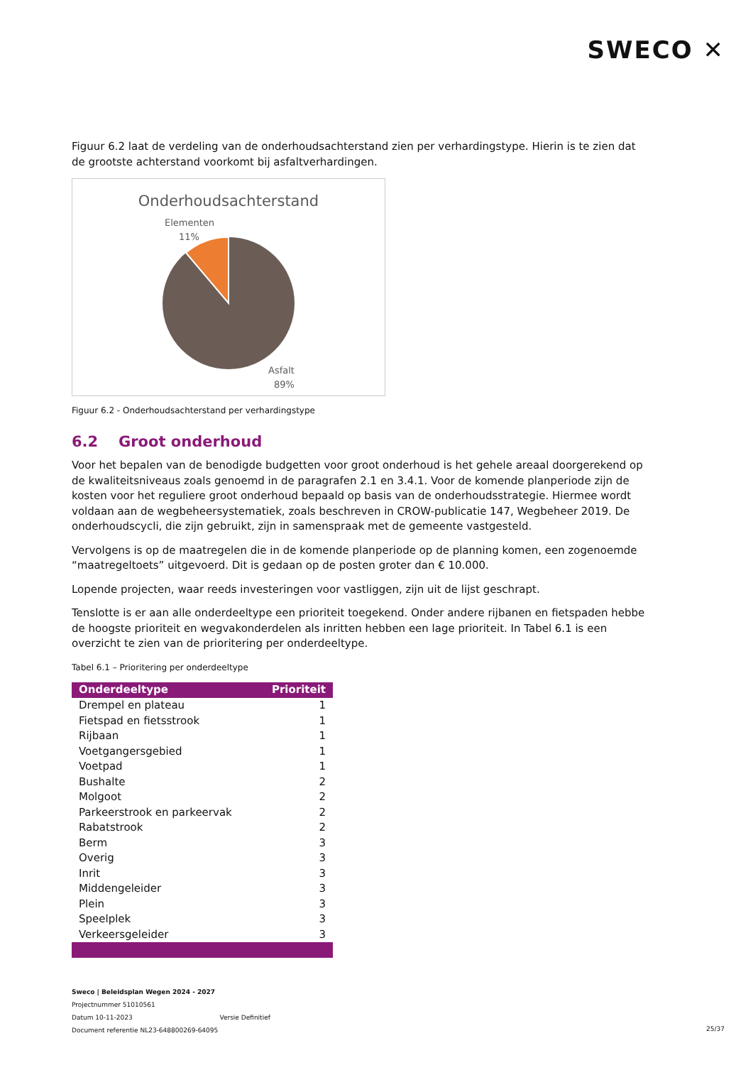SWECO ✕
Figuur 6.2 laat de verdeling van de onderhoudsachterstand zien per verhardingstype. Hierin is te zien dat de grootste achterstand voorkomt bij asfaltverhardingen.
Onderhoudsachterstand
Elementen
11%
Asfalt
89%
Figuur 6.2 - Onderhoudsachterstand per verhardingstype
6.2 Groot onderhoud
Voor het bepalen van de benodigde budgetten voor groot onderhoud is het gehele areaal doorgerekend op de kwaliteitsniveaus zoals genoemd in de paragrafen 2.1 en 3.4.1. Voor de komende planperiode zijn de kosten voor het reguliere groot onderhoud bepaald op basis van de onderhoudsstrategie. Hiermee wordt voldaan aan de wegbeheersystematiek, zoals beschreven in CROW-publicatie 147, Wegbeheer 2019. De onderhoudscycli, die zijn gebruikt, zijn in samenspraak met de gemeente vastgesteld.
Vervolgens is op de maatregelen die in de komende planperiode op de planning komen, een zogenoemde “maatregeltoets” uitgevoerd. Dit is gedaan op de posten groter dan € 10.000.
Lopende projecten, waar reeds investeringen voor vastliggen, zijn uit de lijst geschrapt.
Tenslotte is er aan alle onderdeeltype een prioriteit toegekend. Onder andere rijbanen en fietspaden hebbe de hoogste prioriteit en wegvakonderdelen als inritten hebben een lage prioriteit. In Tabel 6.1 is een overzicht te zien van de prioritering per onderdeeltype.
Tabel 6.1 – Prioritering per onderdeeltype
| Onderdeeltype | Prioriteit |
| --- | --- |
| Drempel en plateau | 1 |
| Fietspad en fietsstrook | 1 |
| Rijbaan | 1 |
| Voetgangersgebied | 1 |
| Voetpad | 1 |
| Bushalte | 2 |
| Molgoot | 2 |
| Parkeerstrook en parkeervak | 2 |
| Rabatstrook | 2 |
| Berm | 3 |
| Overig | 3 |
| Inrit | 3 |
| Middengeleider | 3 |
| Plein | 3 |
| Speelplek | 3 |
| Verkeersgeleider | 3 |
Sweco | Beleidsplan Wegen 2024 - 2027
Projectnummer 51010561
Datum 10-11-2023 Versie Definitief
Document referentie NL23-648800269-64095
25/37